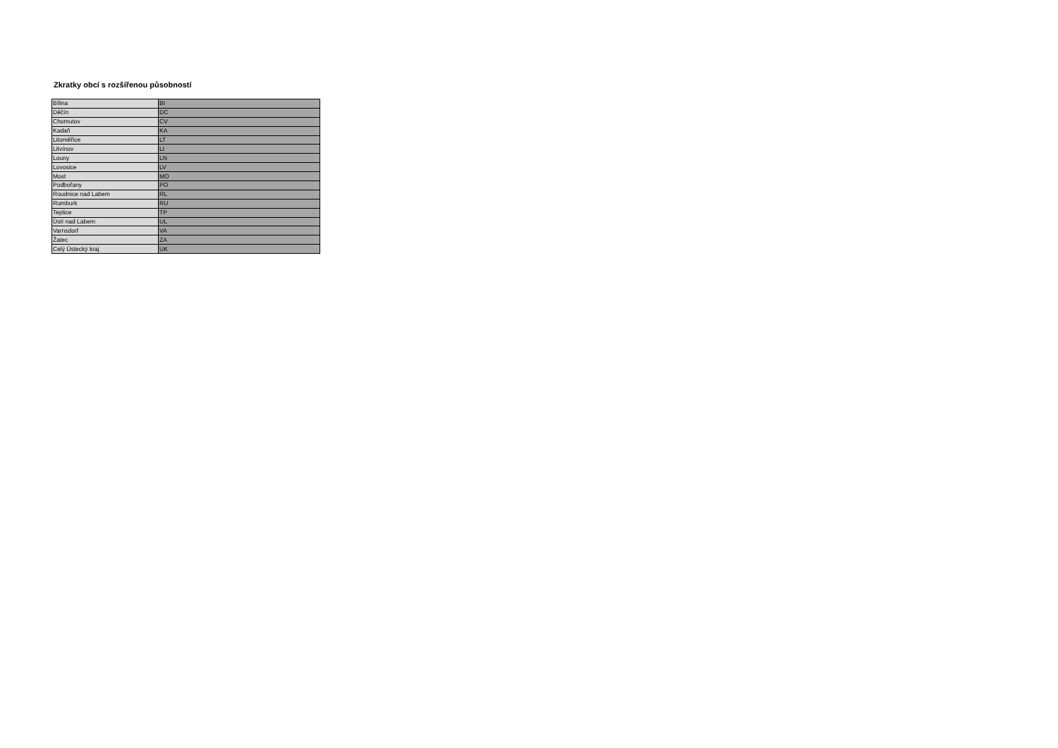Zkratky obcí s rozšířenou působností
| Bílina | BI |
| Děčín | DC |
| Chomutov | CV |
| Kadaň | KA |
| Litoměřice | LT |
| Litvínov | LI |
| Louny | LN |
| Lovosice | LV |
| Most | MO |
| Podbořany | PO |
| Roudnice nad Labem | RL |
| Rumburk | RU |
| Teplice | TP |
| Ústí nad Labem | UL |
| Varnsdorf | VA |
| Žatec | ZA |
| Celý Ústecký kraj | UK |